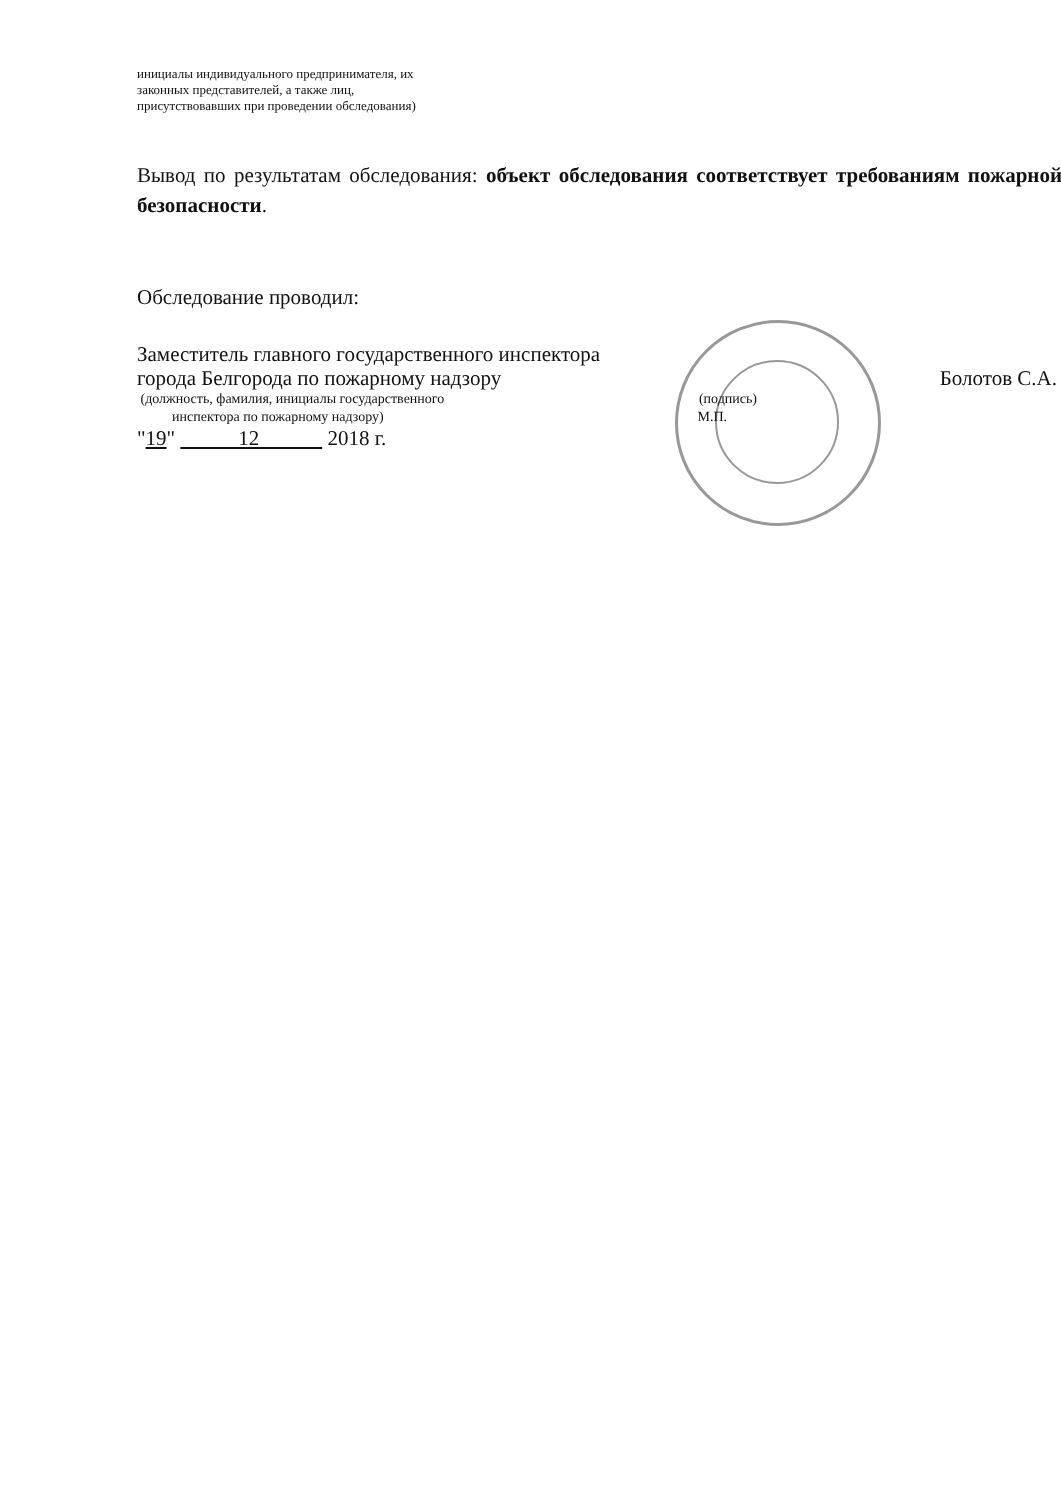инициалы индивидуального предпринимателя, их
законных представителей, а также лиц,
присутствовавших при проведении обследования)
Вывод по результатам обследования: объект обследования соответствует требованиям пожарной безопасности.
Обследование проводил:
Заместитель главного государственного инспектора
города Белгорода по пожарному надзору Болотов С.А.
(должность, фамилия, инициалы государственного (подпись)
инспектора по пожарному надзору) М.П.
"19" 12 2018 г.